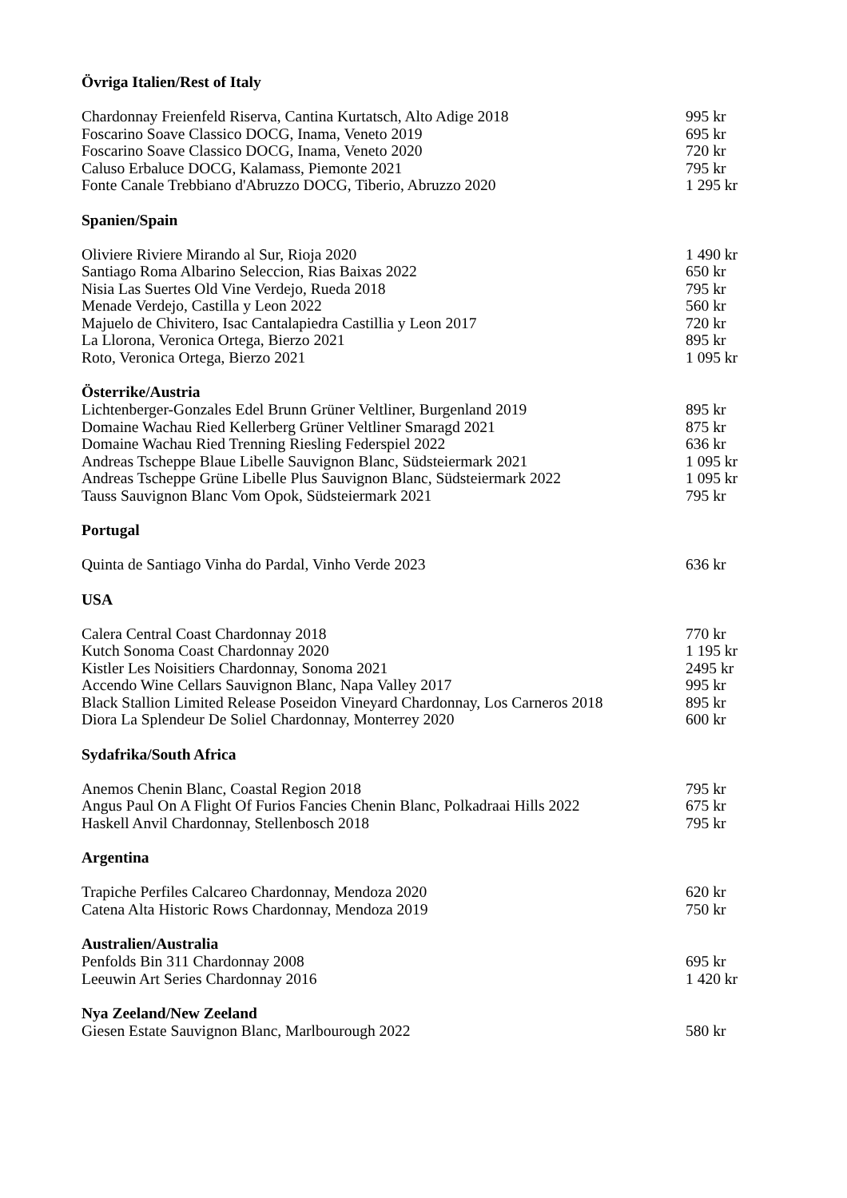Övriga Italien/Rest of Italy
| Chardonnay Freienfeld Riserva, Cantina Kurtatsch, Alto Adige 2018 | 995 kr |
| Foscarino Soave Classico DOCG, Inama, Veneto 2019 | 695 kr |
| Foscarino Soave Classico DOCG, Inama, Veneto 2020 | 720 kr |
| Caluso Erbaluce DOCG, Kalamass, Piemonte 2021 | 795 kr |
| Fonte Canale Trebbiano d'Abruzzo DOCG, Tiberio, Abruzzo 2020 | 1 295 kr |
Spanien/Spain
| Oliviere Riviere Mirando al Sur, Rioja 2020 | 1 490 kr |
| Santiago Roma Albarino Seleccion, Rias Baixas 2022 | 650 kr |
| Nisia Las Suertes Old Vine Verdejo, Rueda 2018 | 795 kr |
| Menade Verdejo, Castilla y Leon 2022 | 560 kr |
| Majuelo de Chivitero, Isac Cantalapiedra Castillia y Leon 2017 | 720 kr |
| La Llorona, Veronica Ortega, Bierzo 2021 | 895 kr |
| Roto, Veronica Ortega, Bierzo 2021 | 1 095 kr |
Österrike/Austria
| Lichtenberger-Gonzales Edel Brunn Grüner Veltliner, Burgenland 2019 | 895 kr |
| Domaine Wachau Ried Kellerberg Grüner Veltliner Smaragd 2021 | 875 kr |
| Domaine Wachau Ried Trenning Riesling Federspiel 2022 | 636 kr |
| Andreas Tscheppe Blaue Libelle Sauvignon Blanc, Südsteiermark 2021 | 1 095 kr |
| Andreas Tscheppe Grüne Libelle Plus Sauvignon Blanc, Südsteiermark 2022 | 1 095 kr |
| Tauss Sauvignon Blanc Vom Opok, Südsteiermark 2021 | 795 kr |
Portugal
| Quinta de Santiago Vinha do Pardal, Vinho Verde 2023 | 636 kr |
USA
| Calera Central Coast Chardonnay 2018 | 770 kr |
| Kutch Sonoma Coast Chardonnay 2020 | 1 195 kr |
| Kistler Les Noisitiers Chardonnay, Sonoma 2021 | 2495 kr |
| Accendo Wine Cellars Sauvignon Blanc, Napa Valley 2017 | 995 kr |
| Black Stallion Limited Release Poseidon Vineyard Chardonnay, Los Carneros 2018 | 895 kr |
| Diora La Splendeur De Soliel Chardonnay, Monterrey 2020 | 600 kr |
Sydafrika/South Africa
| Anemos Chenin Blanc, Coastal Region 2018 | 795 kr |
| Angus Paul On A Flight Of Furios Fancies Chenin Blanc, Polkadraai Hills 2022 | 675 kr |
| Haskell Anvil Chardonnay, Stellenbosch 2018 | 795 kr |
Argentina
| Trapiche Perfiles Calcareo Chardonnay, Mendoza 2020 | 620 kr |
| Catena Alta Historic Rows Chardonnay, Mendoza 2019 | 750 kr |
Australien/Australia
| Penfolds Bin 311 Chardonnay 2008 | 695 kr |
| Leeuwin Art Series Chardonnay 2016 | 1 420 kr |
Nya Zeeland/New Zeeland
| Giesen Estate Sauvignon Blanc, Marlbourough 2022 | 580 kr |